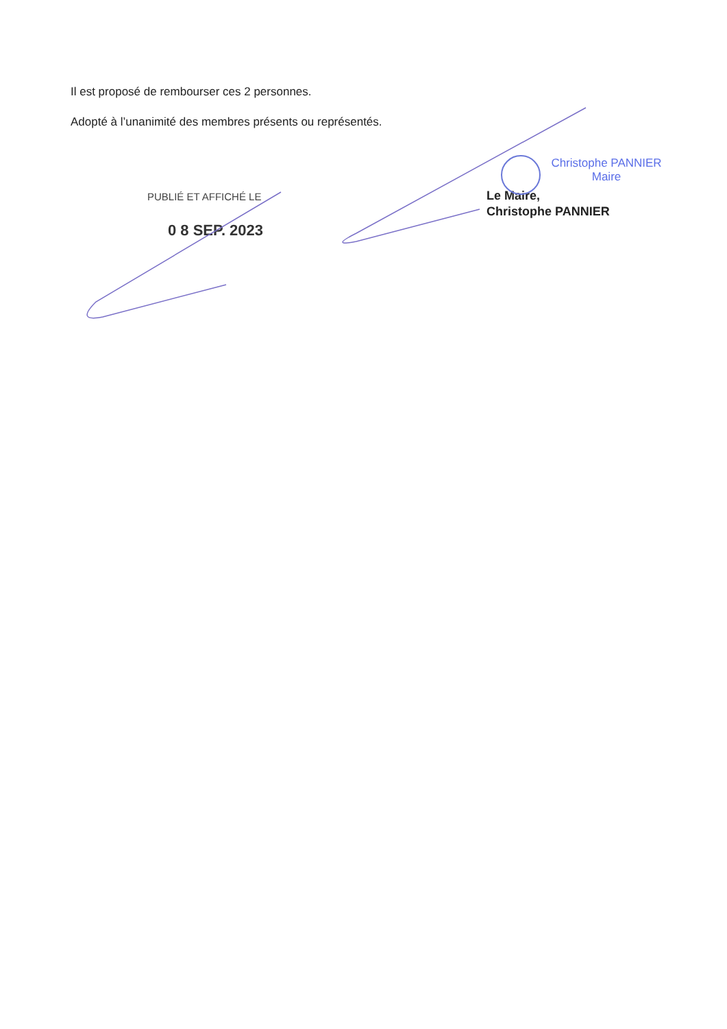Il est proposé de rembourser ces 2 personnes.
Adopté à l’unanimité des membres présents ou représentés.
PUBLIÉ ET AFFICHÉ LE
0 8 SEP. 2023
Christophe PANNIER
Maire
Le Maire,
Christophe PANNIER